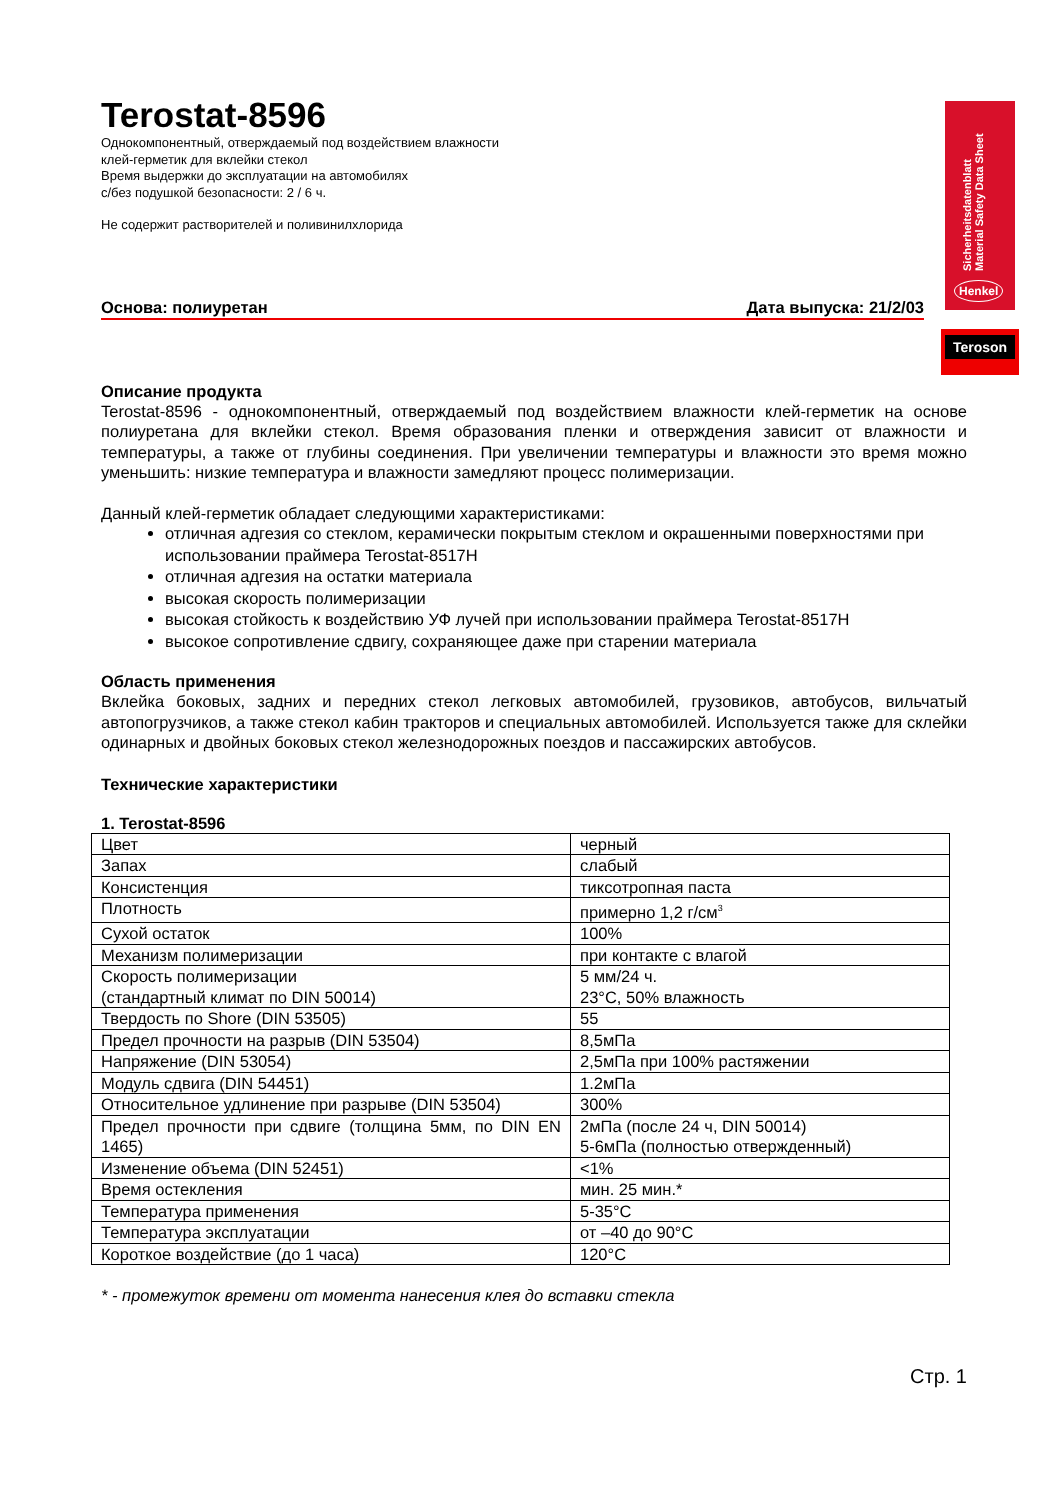Sicherheitsdatenblatt
Material Safety Data Sheet
Henkel
Teroson
Terostat-8596
Однокомпонентный, отверждаемый под воздействием влажности
клей-герметик для вклейки стекол
Время выдержки до эксплуатации на автомобилях
с/без подушкой безопасности: 2 / 6 ч.
Не содержит растворителей и поливинилхлорида
Основа: полиуретан Дата выпуска: 21/2/03
Описание продукта
Terostat-8596 - однокомпонентный, отверждаемый под воздействием влажности клей-герметик на основе полиуретана для вклейки стекол. Время образования пленки и отверждения зависит от влажности и температуры, а также от глубины соединения. При увеличении температуры и влажности это время можно уменьшить: низкие температура и влажности замедляют процесс полимеризации.
Данный клей-герметик обладает следующими характеристиками:
отличная адгезия со стеклом, керамически покрытым стеклом и окрашенными поверхностями при использовании праймера Terostat-8517H
отличная адгезия на остатки материала
высокая скорость полимеризации
высокая стойкость к воздействию УФ лучей при использовании праймера Terostat-8517H
высокое сопротивление сдвигу, сохраняющее даже при старении материала
Область применения
Вклейка боковых, задних и передних стекол легковых автомобилей, грузовиков, автобусов, вильчатый автопогрузчиков, а также стекол кабин тракторов и специальных автомобилей. Используется также для склейки одинарных и двойных боковых стекол железнодорожных поездов и пассажирских автобусов.
Технические характеристики
1. Terostat-8596
| Цвет | черный |
| Запах | слабый |
| Консистенция | тиксотропная паста |
| Плотность | примерно 1,2 г/см<sup>3</sup> |
| Сухой остаток | 100% |
| Механизм полимеризации | при контакте с влагой |
| Скорость полимеризации (стандартный климат по DIN 50014) | 5 мм/24 ч. 23°C, 50% влажность |
| Твердость по Shore (DIN 53505) | 55 |
| Предел прочности на разрыв (DIN 53504) | 8,5мПа |
| Напряжение (DIN 53054) | 2,5мПа при 100% растяжении |
| Модуль сдвига (DIN 54451) | 1.2мПа |
| Относительное удлинение при разрыве (DIN 53504) | 300% |
| Предел прочности при сдвиге (толщина 5мм, по DIN EN 1465) | 2мПа (после 24 ч, DIN 50014) 5-6мПа (полностью отвержденный) |
| Изменение объема (DIN 52451) | <1% |
| Время остекления | мин. 25 мин.* |
| Температура применения | 5-35°C |
| Температура эксплуатации | от –40 до 90°C |
| Короткое воздействие (до 1 часа) | 120°C |
* - промежуток времени от момента нанесения клея до вставки стекла
Стр. 1